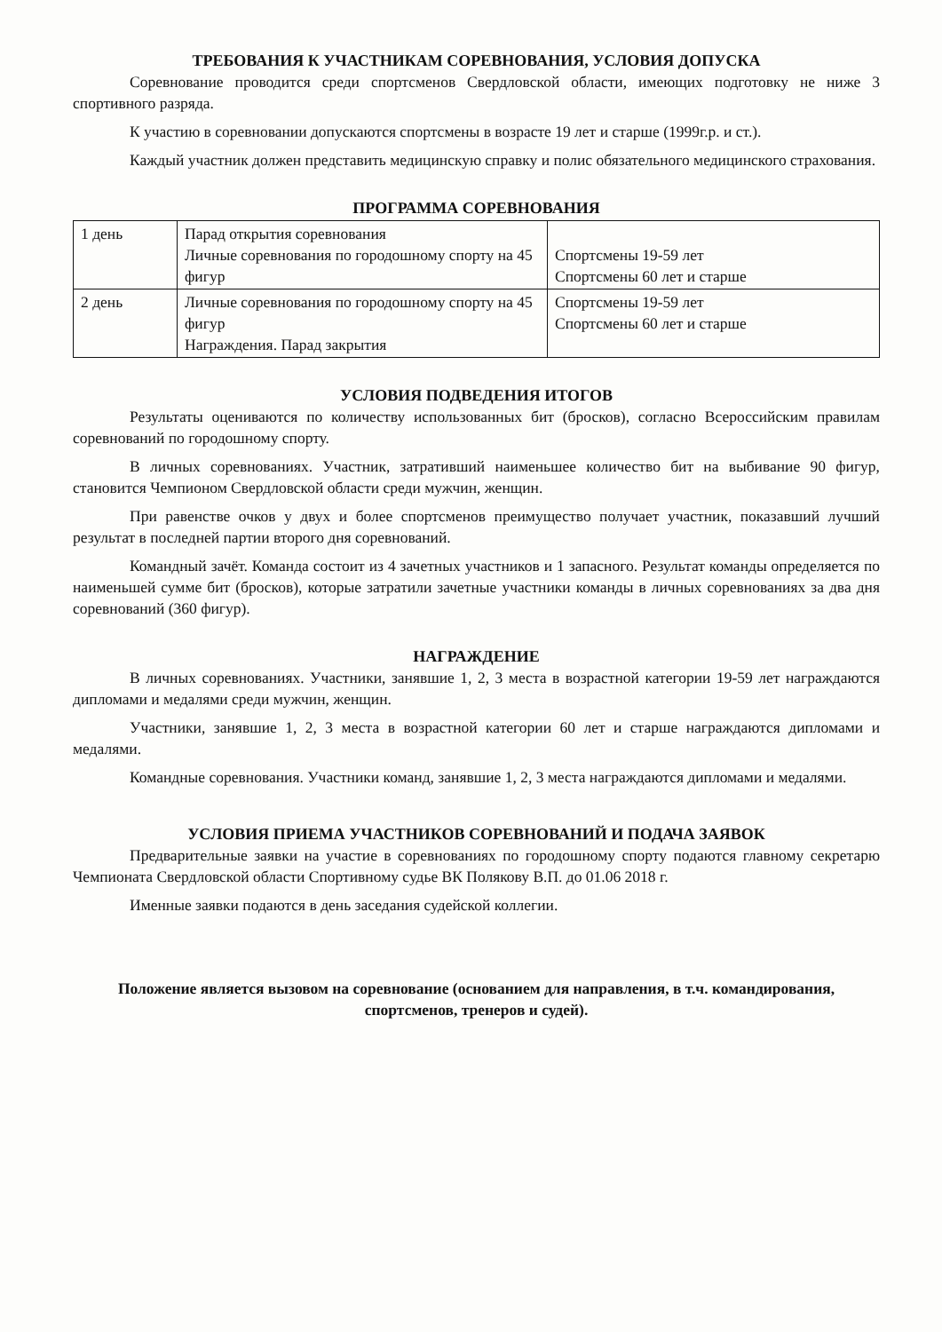ТРЕБОВАНИЯ К УЧАСТНИКАМ СОРЕВНОВАНИЯ, УСЛОВИЯ ДОПУСКА
Соревнование проводится среди спортсменов Свердловской области, имеющих подготовку не ниже 3 спортивного разряда.
К участию в соревновании допускаются спортсмены в возрасте 19 лет и старше (1999г.р. и ст.).
Каждый участник должен представить медицинскую справку и полис обязательного медицинского страхования.
ПРОГРАММА СОРЕВНОВАНИЯ
| 1 день | Парад открытия соревнования Личные соревнования по городошному спорту на 45 фигур | Спортсмены 19-59 лет Спортсмены 60 лет и старше |
| 2 день | Личные соревнования по городошному спорту на 45 фигур Награждения. Парад закрытия | Спортсмены 19-59 лет Спортсмены 60 лет и старше |
УСЛОВИЯ ПОДВЕДЕНИЯ ИТОГОВ
Результаты оцениваются по количеству использованных бит (бросков), согласно Всероссийским правилам соревнований по городошному спорту.
В личных соревнованиях. Участник, затративший наименьшее количество бит на выбивание 90 фигур, становится Чемпионом Свердловской области среди мужчин, женщин.
При равенстве очков у двух и более спортсменов преимущество получает участник, показавший лучший результат в последней партии второго дня соревнований.
Командный зачёт. Команда состоит из 4 зачетных участников и 1 запасного. Результат команды определяется по наименьшей сумме бит (бросков), которые затратили зачетные участники команды в личных соревнованиях за два дня соревнований (360 фигур).
НАГРАЖДЕНИЕ
В личных соревнованиях. Участники, занявшие 1, 2, 3 места в возрастной категории 19-59 лет награждаются дипломами и медалями среди мужчин, женщин.
Участники, занявшие 1, 2, 3 места в возрастной категории 60 лет и старше награждаются дипломами и медалями.
Командные соревнования. Участники команд, занявшие 1, 2, 3 места награждаются дипломами и медалями.
УСЛОВИЯ ПРИЕМА УЧАСТНИКОВ СОРЕВНОВАНИЙ И ПОДАЧА ЗАЯВОК
Предварительные заявки на участие в соревнованиях по городошному спорту подаются главному секретарю Чемпионата Свердловской области Спортивному судье ВК Полякову В.П. до 01.06 2018 г.
Именные заявки подаются в день заседания судейской коллегии.
Положение является вызовом на соревнование (основанием для направления, в т.ч. командирования, спортсменов, тренеров и судей).